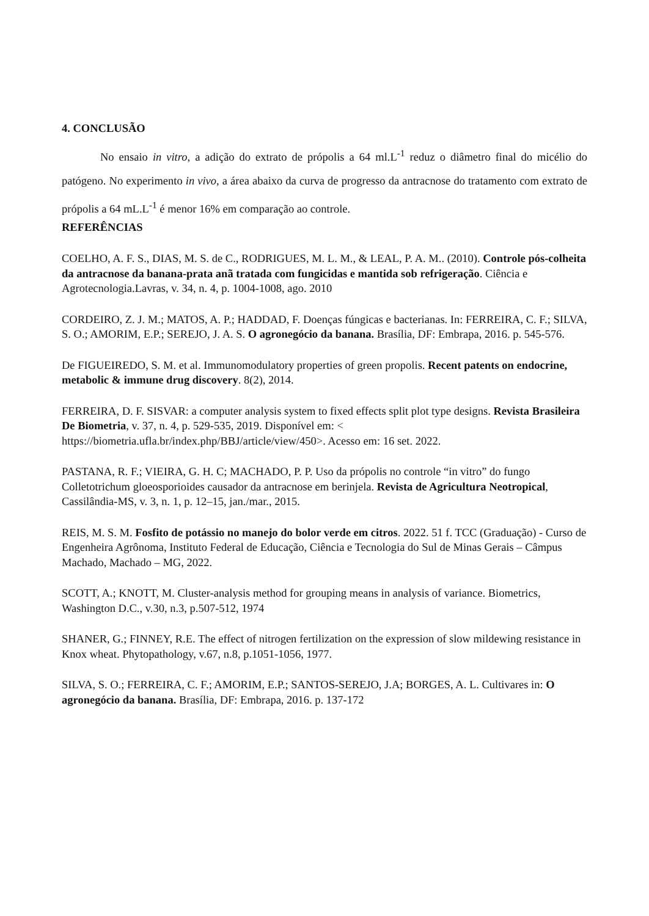4. CONCLUSÃO
No ensaio in vitro, a adição do extrato de própolis a 64 ml.L<sup>-1</sup> reduz o diâmetro final do micélio do patógeno. No experimento in vivo, a área abaixo da curva de progresso da antracnose do tratamento com extrato de própolis a 64 mL.L<sup>-1</sup> é menor 16% em comparação ao controle.
REFERÊNCIAS
COELHO, A. F. S., DIAS, M. S. de C., RODRIGUES, M. L. M., & LEAL, P. A. M.. (2010). Controle pós-colheita da antracnose da banana-prata anã tratada com fungicidas e mantida sob refrigeração. Ciência e Agrotecnologia.Lavras, v. 34, n. 4, p. 1004-1008, ago. 2010
CORDEIRO, Z. J. M.; MATOS, A. P.; HADDAD, F. Doenças fúngicas e bacterianas. In: FERREIRA, C. F.; SILVA, S. O.; AMORIM, E.P.; SEREJO, J. A. S. O agronegócio da banana. Brasília, DF: Embrapa, 2016. p. 545-576.
De FIGUEIREDO, S. M. et al. Immunomodulatory properties of green propolis. Recent patents on endocrine, metabolic & immune drug discovery. 8(2), 2014.
FERREIRA, D. F. SISVAR: a computer analysis system to fixed effects split plot type designs. Revista Brasileira De Biometria, v. 37, n. 4, p. 529-535, 2019. Disponível em: < https://biometria.ufla.br/index.php/BBJ/article/view/450>. Acesso em: 16 set. 2022.
PASTANA, R. F.; VIEIRA, G. H. C; MACHADO, P. P. Uso da própolis no controle “in vitro” do fungo Colletotrichum gloeosporioides causador da antracnose em berinjela. Revista de Agricultura Neotropical, Cassilândia-MS, v. 3, n. 1, p. 12–15, jan./mar., 2015.
REIS, M. S. M. Fosfito de potássio no manejo do bolor verde em citros. 2022. 51 f. TCC (Graduação) - Curso de Engenheira Agrônoma, Instituto Federal de Educação, Ciência e Tecnologia do Sul de Minas Gerais – Câmpus Machado, Machado – MG, 2022.
SCOTT, A.; KNOTT, M. Cluster-analysis method for grouping means in analysis of variance. Biometrics, Washington D.C., v.30, n.3, p.507-512, 1974
SHANER, G.; FINNEY, R.E. The effect of nitrogen fertilization on the expression of slow mildewing resistance in Knox wheat. Phytopathology, v.67, n.8, p.1051-1056, 1977.
SILVA, S. O.; FERREIRA, C. F.; AMORIM, E.P.; SANTOS-SEREJO, J.A; BORGES, A. L. Cultivares in: O agronegócio da banana. Brasília, DF: Embrapa, 2016. p. 137-172